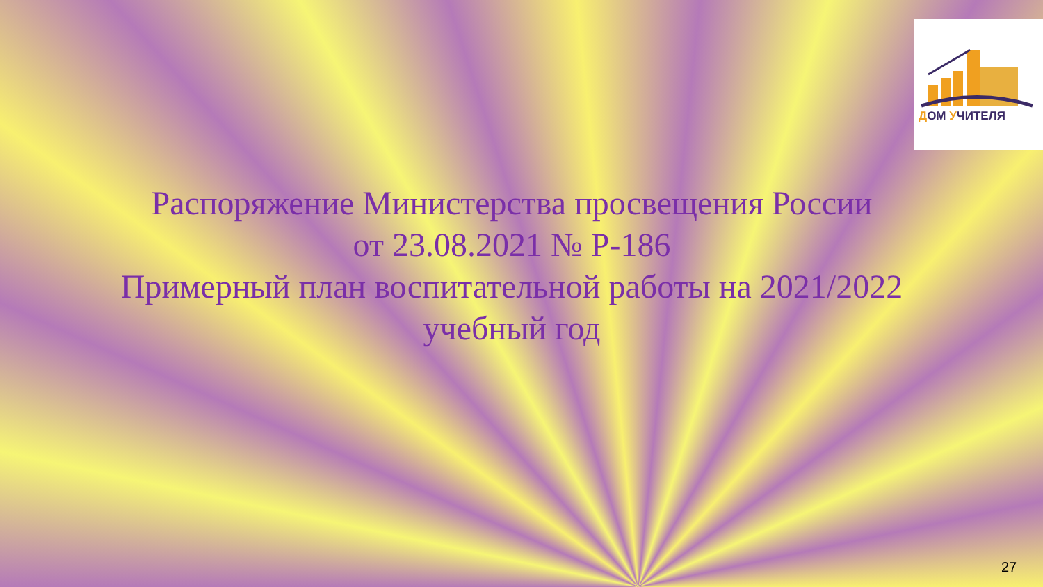ДОМ УЧИТЕЛЯ
Распоряжение Министерства просвещения России
от 23.08.2021 № Р-186
Примерный план воспитательной работы на 2021/2022
учебный год
27